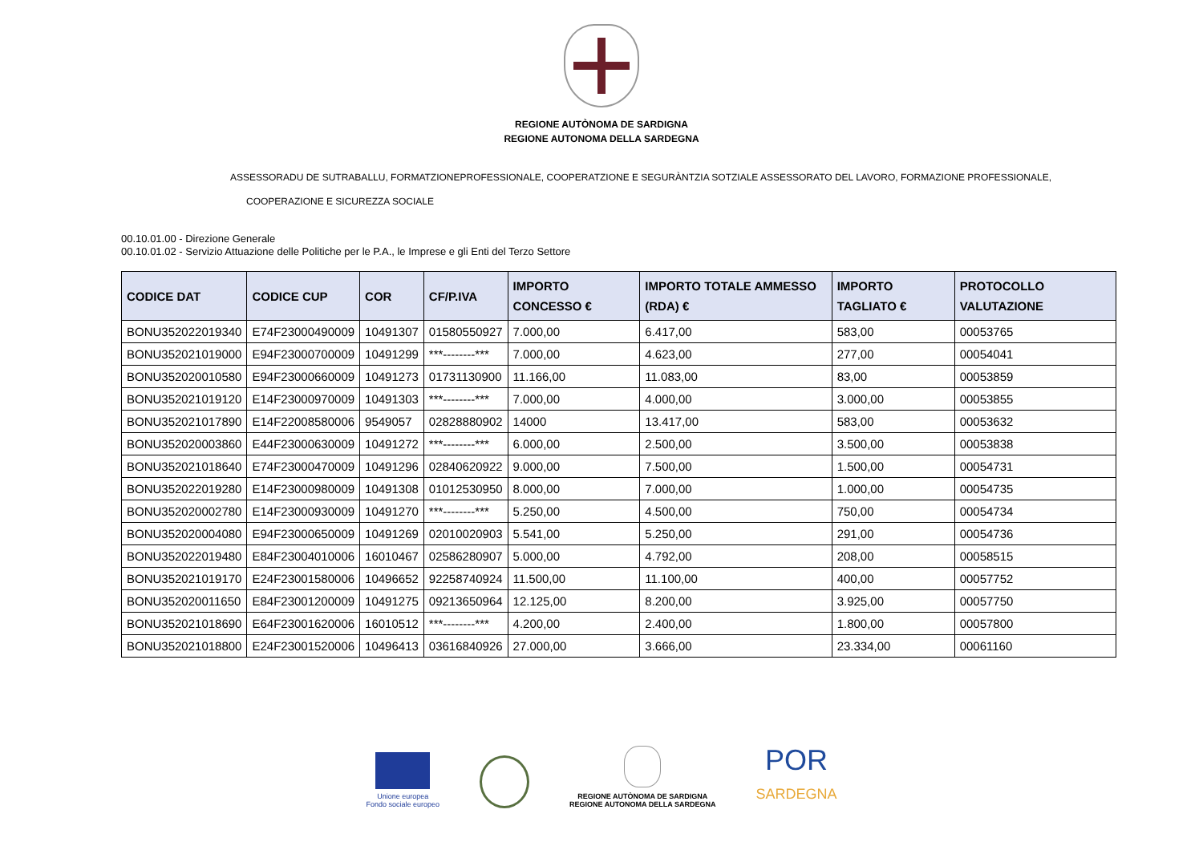REGIONE AUTÒNOMA DE SARDIGNA
REGIONE AUTONOMA DELLA SARDEGNA
ASSESSORADU DE SUTRABALLU, FORMATZIONEPROFESSIONALE, COOPERATZIONE E SEGURÀNTZIA SOTZIALE ASSESSORATO DEL LAVORO, FORMAZIONE PROFESSIONALE,
COOPERAZIONE E SICUREZZA SOCIALE
00.10.01.00 - Direzione Generale
00.10.01.02 - Servizio Attuazione delle Politiche per le P.A., le Imprese e gli Enti del Terzo Settore
| CODICE DAT | CODICE CUP | COR | CF/P.IVA | IMPORTO CONCESSO € | IMPORTO TOTALE AMMESSO (RDA) € | IMPORTO TAGLIATO € | PROTOCOLLO VALUTAZIONE |
| --- | --- | --- | --- | --- | --- | --- | --- |
| BONU352022019340 | E74F23000490009 | 10491307 | 01580550927 | 7.000,00 | 6.417,00 | 583,00 | 00053765 |
| BONU352021019000 | E94F23000700009 | 10491299 | ***--------*** | 7.000,00 | 4.623,00 | 277,00 | 00054041 |
| BONU352020010580 | E94F23000660009 | 10491273 | 01731130900 | 11.166,00 | 11.083,00 | 83,00 | 00053859 |
| BONU352021019120 | E14F23000970009 | 10491303 | ***--------*** | 7.000,00 | 4.000,00 | 3.000,00 | 00053855 |
| BONU352021017890 | E14F22008580006 | 9549057 | 02828880902 | 14000 | 13.417,00 | 583,00 | 00053632 |
| BONU352020003860 | E44F23000630009 | 10491272 | ***--------*** | 6.000,00 | 2.500,00 | 3.500,00 | 00053838 |
| BONU352021018640 | E74F23000470009 | 10491296 | 02840620922 | 9.000,00 | 7.500,00 | 1.500,00 | 00054731 |
| BONU352022019280 | E14F23000980009 | 10491308 | 01012530950 | 8.000,00 | 7.000,00 | 1.000,00 | 00054735 |
| BONU352020002780 | E14F23000930009 | 10491270 | ***--------*** | 5.250,00 | 4.500,00 | 750,00 | 00054734 |
| BONU352020004080 | E94F23000650009 | 10491269 | 02010020903 | 5.541,00 | 5.250,00 | 291,00 | 00054736 |
| BONU352022019480 | E84F23004010006 | 16010467 | 02586280907 | 5.000,00 | 4.792,00 | 208,00 | 00058515 |
| BONU352021019170 | E24F23001580006 | 10496652 | 92258740924 | 11.500,00 | 11.100,00 | 400,00 | 00057752 |
| BONU352020011650 | E84F23001200009 | 10491275 | 09213650964 | 12.125,00 | 8.200,00 | 3.925,00 | 00057750 |
| BONU352021018690 | E64F23001620006 | 16010512 | ***--------*** | 4.200,00 | 2.400,00 | 1.800,00 | 00057800 |
| BONU352021018800 | E24F23001520006 | 10496413 | 03616840926 | 27.000,00 | 3.666,00 | 23.334,00 | 00061160 |
Unione europea
Fondo sociale europeo
REGIONE AUTÒNOMA DE SARDIGNA
REGIONE AUTONOMA DELLA SARDEGNA
POR
SARDEGNA